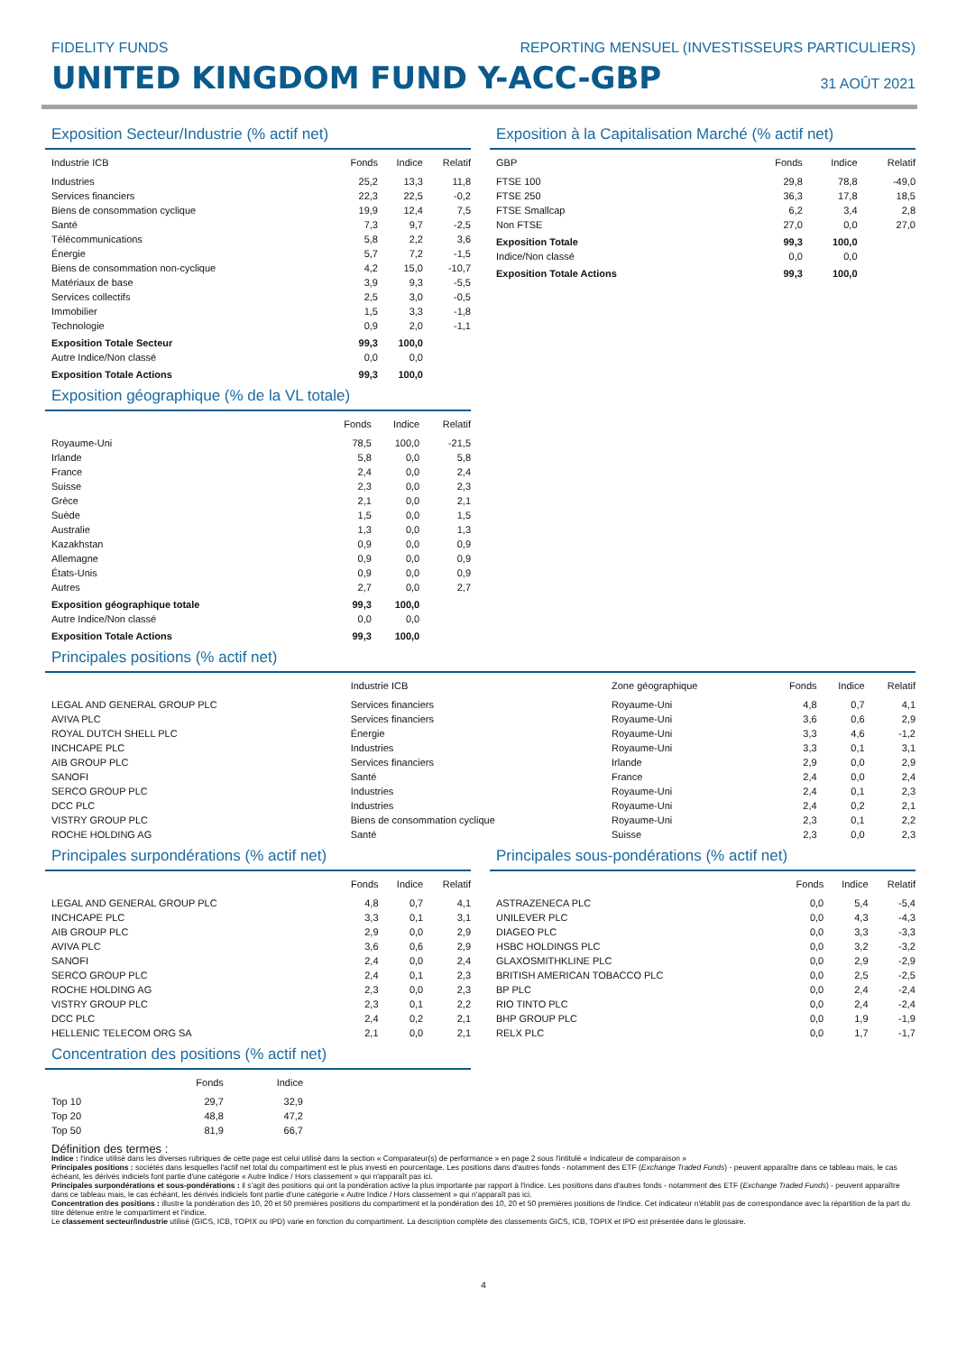FIDELITY FUNDS REPORTING MENSUEL (INVESTISSEURS PARTICULIERS)
UNITED KINGDOM FUND Y-ACC-GBP
31 AOÛT 2021
Exposition Secteur/Industrie (% actif net)
| Industrie ICB | Fonds | Indice | Relatif |
| --- | --- | --- | --- |
| Industries | 25,2 | 13,3 | 11,8 |
| Services financiers | 22,3 | 22,5 | -0,2 |
| Biens de consommation cyclique | 19,9 | 12,4 | 7,5 |
| Santé | 7,3 | 9,7 | -2,5 |
| Télécommunications | 5,8 | 2,2 | 3,6 |
| Énergie | 5,7 | 7,2 | -1,5 |
| Biens de consommation non-cyclique | 4,2 | 15,0 | -10,7 |
| Matériaux de base | 3,9 | 9,3 | -5,5 |
| Services collectifs | 2,5 | 3,0 | -0,5 |
| Immobilier | 1,5 | 3,3 | -1,8 |
| Technologie | 0,9 | 2,0 | -1,1 |
| Exposition Totale Secteur | 99,3 | 100,0 | |
| Autre Indice/Non classé | 0,0 | 0,0 | |
| Exposition Totale Actions | 99,3 | 100,0 | |
Exposition géographique (% de la VL totale)
| | Fonds | Indice | Relatif |
| --- | --- | --- | --- |
| Royaume-Uni | 78,5 | 100,0 | -21,5 |
| Irlande | 5,8 | 0,0 | 5,8 |
| France | 2,4 | 0,0 | 2,4 |
| Suisse | 2,3 | 0,0 | 2,3 |
| Grèce | 2,1 | 0,0 | 2,1 |
| Suède | 1,5 | 0,0 | 1,5 |
| Australie | 1,3 | 0,0 | 1,3 |
| Kazakhstan | 0,9 | 0,0 | 0,9 |
| Allemagne | 0,9 | 0,0 | 0,9 |
| États-Unis | 0,9 | 0,0 | 0,9 |
| Autres | 2,7 | 0,0 | 2,7 |
| Exposition géographique totale | 99,3 | 100,0 | |
| Autre Indice/Non classé | 0,0 | 0,0 | |
| Exposition Totale Actions | 99,3 | 100,0 | |
Exposition à la Capitalisation Marché (% actif net)
| GBP | Fonds | Indice | Relatif |
| --- | --- | --- | --- |
| FTSE 100 | 29,8 | 78,8 | -49,0 |
| FTSE 250 | 36,3 | 17,8 | 18,5 |
| FTSE Smallcap | 6,2 | 3,4 | 2,8 |
| Non FTSE | 27,0 | 0,0 | 27,0 |
| Exposition Totale | 99,3 | 100,0 | |
| Indice/Non classé | 0,0 | 0,0 | |
| Exposition Totale Actions | 99,3 | 100,0 | |
Principales positions (% actif net)
| | Industrie ICB | Zone géographique | Fonds | Indice | Relatif |
| --- | --- | --- | --- | --- | --- |
| LEGAL AND GENERAL GROUP PLC | Services financiers | Royaume-Uni | 4,8 | 0,7 | 4,1 |
| AVIVA PLC | Services financiers | Royaume-Uni | 3,6 | 0,6 | 2,9 |
| ROYAL DUTCH SHELL PLC | Énergie | Royaume-Uni | 3,3 | 4,6 | -1,2 |
| INCHCAPE PLC | Industries | Royaume-Uni | 3,3 | 0,1 | 3,1 |
| AIB GROUP PLC | Services financiers | Irlande | 2,9 | 0,0 | 2,9 |
| SANOFI | Santé | France | 2,4 | 0,0 | 2,4 |
| SERCO GROUP PLC | Industries | Royaume-Uni | 2,4 | 0,1 | 2,3 |
| DCC PLC | Industries | Royaume-Uni | 2,4 | 0,2 | 2,1 |
| VISTRY GROUP PLC | Biens de consommation cyclique | Royaume-Uni | 2,3 | 0,1 | 2,2 |
| ROCHE HOLDING AG | Santé | Suisse | 2,3 | 0,0 | 2,3 |
Principales surpondérations (% actif net)
| | Fonds | Indice | Relatif |
| --- | --- | --- | --- |
| LEGAL AND GENERAL GROUP PLC | 4,8 | 0,7 | 4,1 |
| INCHCAPE PLC | 3,3 | 0,1 | 3,1 |
| AIB GROUP PLC | 2,9 | 0,0 | 2,9 |
| AVIVA PLC | 3,6 | 0,6 | 2,9 |
| SANOFI | 2,4 | 0,0 | 2,4 |
| SERCO GROUP PLC | 2,4 | 0,1 | 2,3 |
| ROCHE HOLDING AG | 2,3 | 0,0 | 2,3 |
| VISTRY GROUP PLC | 2,3 | 0,1 | 2,2 |
| DCC PLC | 2,4 | 0,2 | 2,1 |
| HELLENIC TELECOM ORG SA | 2,1 | 0,0 | 2,1 |
Concentration des positions (% actif net)
| | Fonds | Indice |
| --- | --- | --- |
| Top 10 | 29,7 | 32,9 |
| Top 20 | 48,8 | 47,2 |
| Top 50 | 81,9 | 66,7 |
Principales sous-pondérations (% actif net)
| | Fonds | Indice | Relatif |
| --- | --- | --- | --- |
| ASTRAZENECA PLC | 0,0 | 5,4 | -5,4 |
| UNILEVER PLC | 0,0 | 4,3 | -4,3 |
| DIAGEO PLC | 0,0 | 3,3 | -3,3 |
| HSBC HOLDINGS PLC | 0,0 | 3,2 | -3,2 |
| GLAXOSMITHKLINE PLC | 0,0 | 2,9 | -2,9 |
| BRITISH AMERICAN TOBACCO PLC | 0,0 | 2,5 | -2,5 |
| BP PLC | 0,0 | 2,4 | -2,4 |
| RIO TINTO PLC | 0,0 | 2,4 | -2,4 |
| BHP GROUP PLC | 0,0 | 1,9 | -1,9 |
| RELX PLC | 0,0 | 1,7 | -1,7 |
Définition des termes :
Indice : l'indice utilisé dans les diverses rubriques de cette page est celui utilisé dans la section « Comparateur(s) de performance » en page 2 sous l'intitulé « Indicateur de comparaison »
Principales positions : sociétés dans lesquelles l'actif net total du compartiment est le plus investi en pourcentage. Les positions dans d'autres fonds - notamment des ETF (Exchange Traded Funds) - peuvent apparaître dans ce tableau mais, le cas échéant, les dérivés indiciels font partie d'une catégorie « Autre Indice / Hors classement » qui n'apparaît pas ici.
Principales surpondérations et sous-pondérations : il s'agit des positions qui ont la pondération active la plus importante par rapport à l'indice. Les positions dans d'autres fonds - notamment des ETF (Exchange Traded Funds) - peuvent apparaître dans ce tableau mais, le cas échéant, les dérivés indiciels font partie d'une catégorie « Autre Indice / Hors classement » qui n'apparaît pas ici.
Concentration des positions : illustre la pondération des 10, 20 et 50 premières positions du compartiment et la pondération des 10, 20 et 50 premières positions de l'indice. Cet indicateur n'établit pas de correspondance avec la répartition de la part du titre détenue entre le compartiment et l'indice.
Le classement secteur/industrie utilisé (GICS, ICB, TOPIX ou IPD) varie en fonction du compartiment. La description complète des classements GICS, ICB, TOPIX et IPD est présentée dans le glossaire.
4